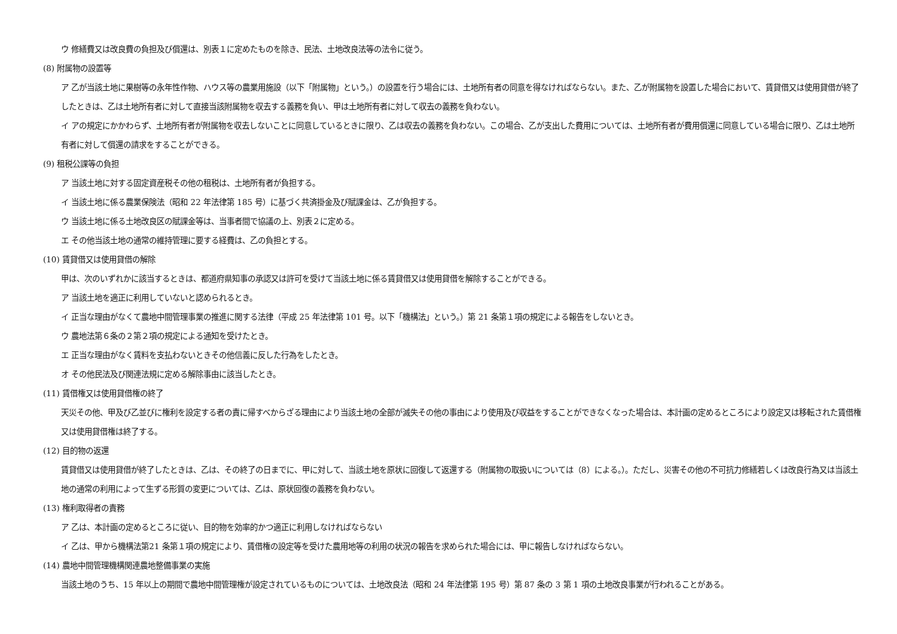ウ 修繕費又は改良費の負担及び償還は、別表１に定めたものを除き、民法、土地改良法等の法令に従う。
(8) 附属物の設置等
ア 乙が当該土地に果樹等の永年性作物、ハウス等の農業用施設（以下「附属物」という。）の設置を行う場合には、土地所有者の同意を得なければならない。また、乙が附属物を設置した場合において、賃貸借又は使用貸借が終了したときは、乙は土地所有者に対して直接当該附属物を収去する義務を負い、甲は土地所有者に対して収去の義務を負わない。
イ アの規定にかかわらず、土地所有者が附属物を収去しないことに同意しているときに限り、乙は収去の義務を負わない。この場合、乙が支出した費用については、土地所有者が費用償還に同意している場合に限り、乙は土地所有者に対して償還の請求をすることができる。
(9) 租税公課等の負担
ア 当該土地に対する固定資産税その他の租税は、土地所有者が負担する。
イ 当該土地に係る農業保険法（昭和 22 年法律第 185 号）に基づく共済掛金及び賦課金は、乙が負担する。
ウ 当該土地に係る土地改良区の賦課金等は、当事者間で協議の上、別表２に定める。
エ その他当該土地の通常の維持管理に要する経費は、乙の負担とする。
(10) 賃貸借又は使用貸借の解除
甲は、次のいずれかに該当するときは、都道府県知事の承認又は許可を受けて当該土地に係る賃貸借又は使用貸借を解除することができる。
ア 当該土地を適正に利用していないと認められるとき。
イ 正当な理由がなくて農地中間管理事業の推進に関する法律（平成 25 年法律第 101 号。以下「機構法」という。）第 21 条第１項の規定による報告をしないとき。
ウ 農地法第６条の２第２項の規定による通知を受けたとき。
エ 正当な理由がなく賃料を支払わないときその他信義に反した行為をしたとき。
オ その他民法及び関連法規に定める解除事由に該当したとき。
(11) 賃借権又は使用貸借権の終了
天災その他、甲及び乙並びに権利を設定する者の責に帰すべからざる理由により当該土地の全部が滅失その他の事由により使用及び収益をすることができなくなった場合は、本計画の定めるところにより設定又は移転された賃借権又は使用貸借権は終了する。
(12) 目的物の返還
賃貸借又は使用貸借が終了したときは、乙は、その終了の日までに、甲に対して、当該土地を原状に回復して返還する（附属物の取扱いについては（8）による。）。ただし、災害その他の不可抗力修繕若しくは改良行為又は当該土地の通常の利用によって生ずる形質の変更については、乙は、原状回復の義務を負わない。
(13) 権利取得者の責務
ア 乙は、本計画の定めるところに従い、目的物を効率的かつ適正に利用しなければならない
イ 乙は、甲から機構法第21 条第１項の規定により、賃借権の設定等を受けた農用地等の利用の状況の報告を求められた場合には、甲に報告しなければならない。
(14) 農地中間管理機構関連農地整備事業の実施
当該土地のうち、15 年以上の期間で農地中間管理権が設定されているものについては、土地改良法（昭和 24 年法律第 195 号）第 87 条の 3 第 1 項の土地改良事業が行われることがある。